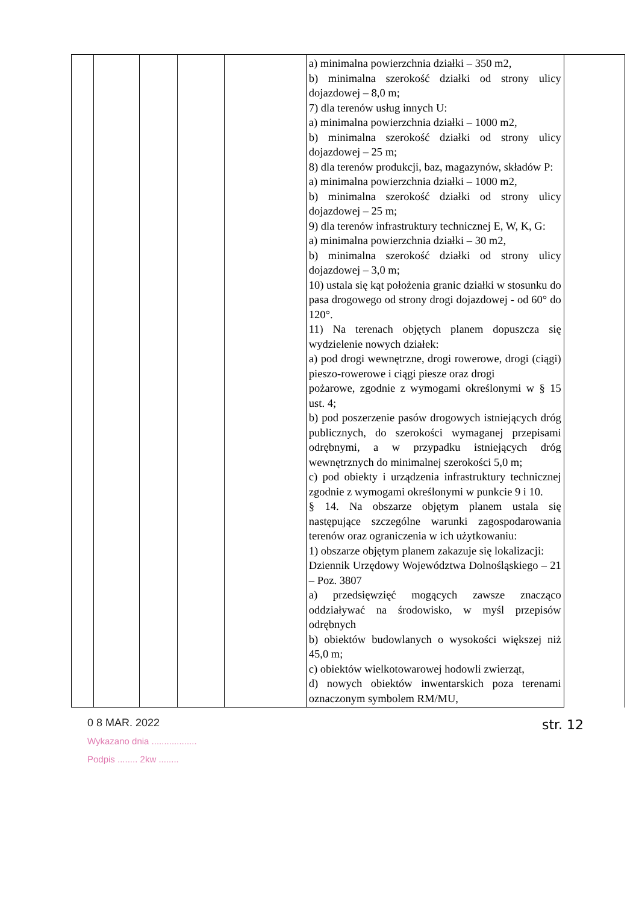| | | | | | a) minimalna powierzchnia działki – 350 m2, b) minimalna szerokość działki od strony ulicy dojazdowej – 8,0 m; 7) dla terenów usług innych U: a) minimalna powierzchnia działki – 1000 m2, b) minimalna szerokość działki od strony ulicy dojazdowej – 25 m; 8) dla terenów produkcji, baz, magazynów, składów P: a) minimalna powierzchnia działki – 1000 m2, b) minimalna szerokość działki od strony ulicy dojazdowej – 25 m; 9) dla terenów infrastruktury technicznej E, W, K, G: a) minimalna powierzchnia działki – 30 m2, b) minimalna szerokość działki od strony ulicy dojazdowej – 3,0 m; 10) ustala się kąt położenia granic działki w stosunku do pasa drogowego od strony drogi dojazdowej - od 60° do 120°. 11) Na terenach objętych planem dopuszcza się wydzielenie nowych działek: a) pod drogi wewnętrzne, drogi rowerowe, drogi (ciągi) pieszo-rowerowe i ciągi piesze oraz drogi pożarowe, zgodnie z wymogami określonymi w § 15 ust. 4; b) pod poszerzenie pasów drogowych istniejących dróg publicznych, do szerokości wymaganej przepisami odrębnymi, a w przypadku istniejących dróg wewnętrznych do minimalnej szerokości 5,0 m; c) pod obiekty i urządzenia infrastruktury technicznej zgodnie z wymogami określonymi w punkcie 9 i 10. § 14. Na obszarze objętym planem ustala się następujące szczególne warunki zagospodarowania terenów oraz ograniczenia w ich użytkowaniu: 1) obszarze objętym planem zakazuje się lokalizacji: Dziennik Urzędowy Województwa Dolnośląskiego – 21 – Poz. 3807 a) przedsięwzięć mogących zawsze znacząco oddziaływać na środowisko, w myśl przepisów odrębnych b) obiektów budowlanych o wysokości większej niż 45,0 m; c) obiektów wielkotowarowej hodowli zwierząt, d) nowych obiektów inwentarskich poza terenami oznaczonym symbolem RM/MU, | |
0 8 MAR. 2022
Wykazano dnia ..................
Podpis ........ 2kw ........
str. 12